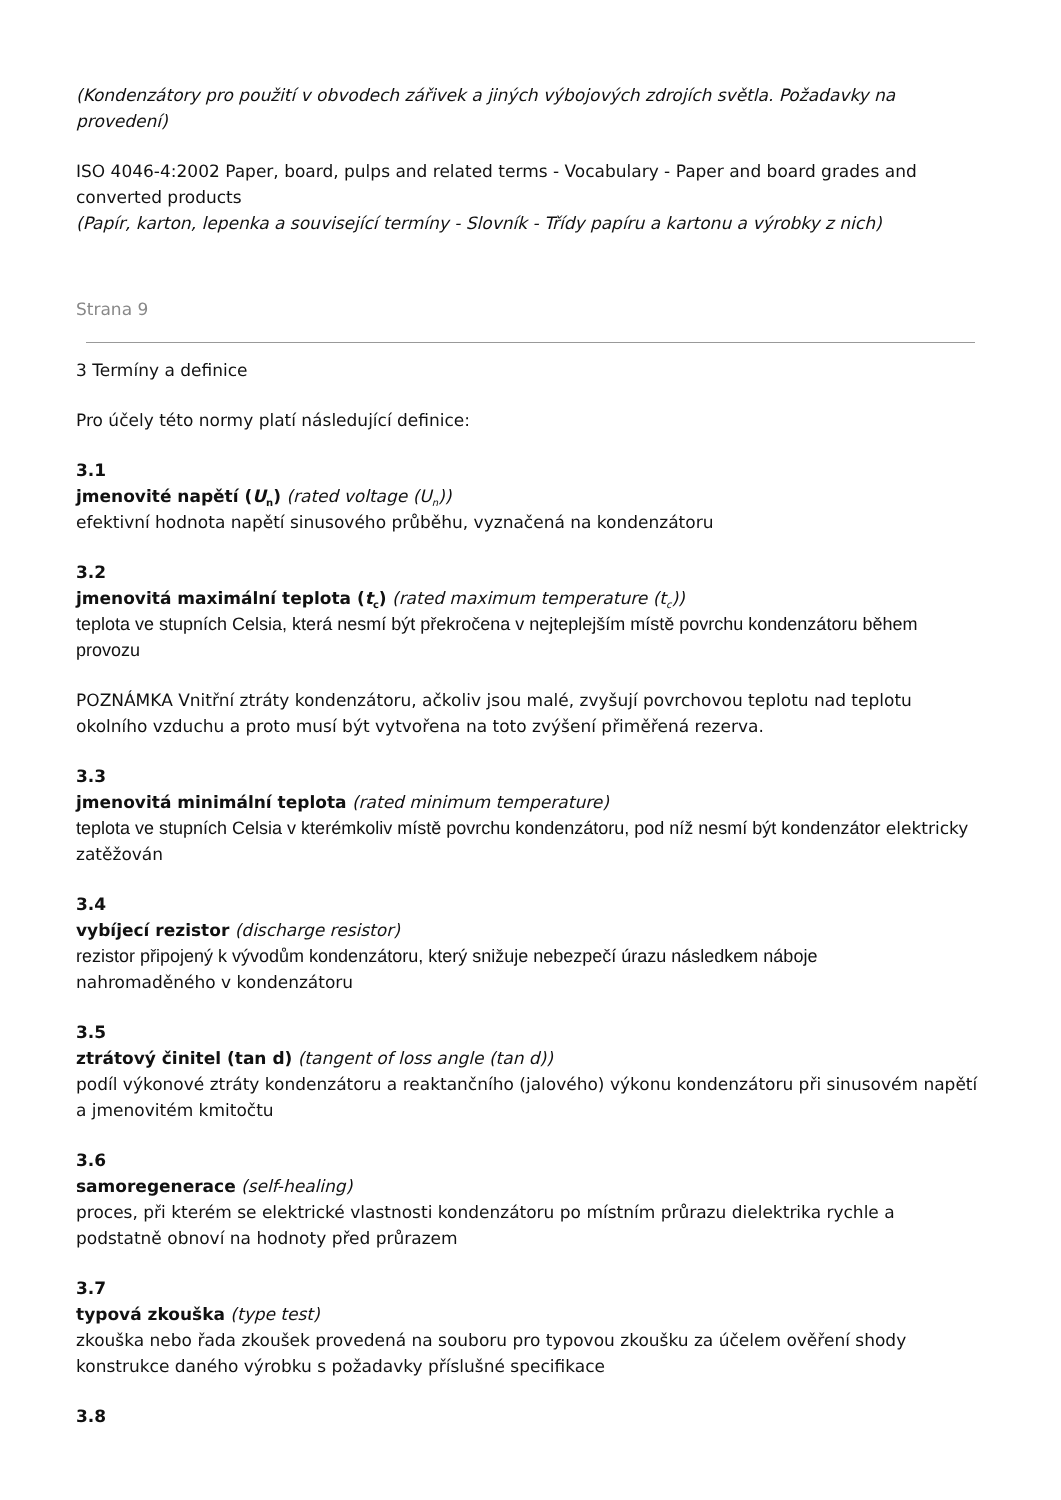(Kondenzátory pro použití v obvodech zářivek a jiných výbojových zdrojích světla. Požadavky na provedení)
ISO 4046-4:2002 Paper, board, pulps and related terms - Vocabulary - Paper and board grades and converted products
(Papír, karton, lepenka a související termíny - Slovník - Třídy papíru a kartonu a výrobky z nich)
Strana 9
3 Termíny a definice
Pro účely této normy platí následující definice:
3.1
jmenovité napětí (U<sub>n</sub>) (rated voltage (U<sub>n</sub>))
efektivní hodnota napětí sinusového průběhu, vyznačená na kondenzátoru
3.2
jmenovitá maximální teplota (t<sub>c</sub>) (rated maximum temperature (t<sub>c</sub>))
teplota ve stupních Celsia, která nesmí být překročena v nejteplejším místě povrchu kondenzátoru během provozu
POZNÁMKA Vnitřní ztráty kondenzátoru, ačkoliv jsou malé, zvyšují povrchovou teplotu nad teplotu okolního vzduchu a proto musí být vytvořena na toto zvýšení přiměřená rezerva.
3.3
jmenovitá minimální teplota (rated minimum temperature)
teplota ve stupních Celsia v kterémkoliv místě povrchu kondenzátoru, pod níž nesmí být kondenzátor elektricky zatěžován
3.4
vybíjecí rezistor (discharge resistor)
rezistor připojený k vývodům kondenzátoru, který snižuje nebezpečí úrazu následkem náboje
nahromaděného v kondenzátoru
3.5
ztrátový činitel (tan d) (tangent of loss angle (tan d))
podíl výkonové ztráty kondenzátoru a reaktančního (jalového) výkonu kondenzátoru při sinusovém napětí a jmenovitém kmitočtu
3.6
samoregenerace (self-healing)
proces, při kterém se elektrické vlastnosti kondenzátoru po místním průrazu dielektrika rychle a podstatně obnoví na hodnoty před průrazem
3.7
typová zkouška (type test)
zkouška nebo řada zkoušek provedená na souboru pro typovou zkoušku za účelem ověření shody konstrukce daného výrobku s požadavky příslušné specifikace
3.8